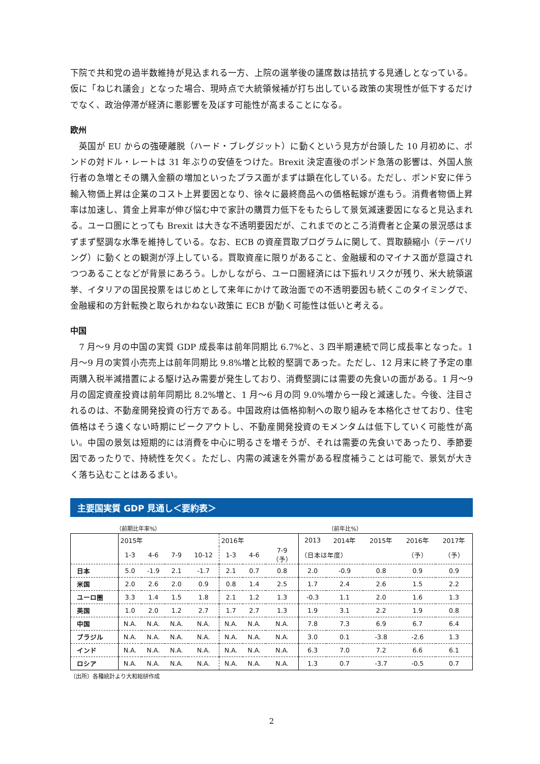下院で共和党の過半数維持が見込まれる一方、上院の選挙後の議席数は拮抗する見通しとなっている。仮に「ねじれ議会」となった場合、現時点で大統領候補が打ち出している政策の実現性が低下するだけでなく、政治停滞が経済に悪影響を及ぼす可能性が高まることになる。
欧州
　英国が EU からの強硬離脱（ハード・ブレグジット）に動くという見方が台頭した 10 月初めに、ポンドの対ドル・レートは 31 年ぶりの安値をつけた。Brexit 決定直後のポンド急落の影響は、外国人旅行者の急増とその購入金額の増加といったプラス面がまずは顕在化している。ただし、ポンド安に伴う輸入物価上昇は企業のコスト上昇要因となり、徐々に最終商品への価格転嫁が進もう。消費者物価上昇率は加速し、賃金上昇率が伸び悩む中で家計の購買力低下をもたらして景気減速要因になると見込まれる。ユーロ圏にとっても Brexit は大きな不透明要因だが、これまでのところ消費者と企業の景況感はまずまず堅調な水準を維持している。なお、ECB の資産買取プログラムに関して、買取額縮小（テーパリング）に動くとの観測が浮上している。買取資産に限りがあること、金融緩和のマイナス面が意識されつつあることなどが背景にあろう。しかしながら、ユーロ圏経済には下振れリスクが残り、米大統領選挙、イタリアの国民投票をはじめとして来年にかけて政治面での不透明要因も続くこのタイミングで、金融緩和の方針転換と取られかねない政策に ECB が動く可能性は低いと考える。
中国
　7 月～9 月の中国の実質 GDP 成長率は前年同期比 6.7%と、3 四半期連続で同じ成長率となった。1 月～9 月の実質小売売上は前年同期比 9.8%増と比較的堅調であった。ただし、12 月末に終了予定の車両購入税半減措置による駆け込み需要が発生しており、消費堅調には需要の先食いの面がある。1 月～9 月の固定資産投資は前年同期比 8.2%増と、1 月～6 月の同 9.0%増から一段と減速した。今後、注目されるのは、不動産開発投資の行方である。中国政府は価格抑制への取り組みを本格化させており、住宅価格はそう遠くない時期にピークアウトし、不動産開発投資のモメンタムは低下していく可能性が高い。中国の景気は短期的には消費を中心に明るさを増そうが、それは需要の先食いであったり、季節要因であったりで、持続性を欠く。ただし、内需の減速を外需がある程度補うことは可能で、景気が大きく落ち込むことはあるまい。
主要国実質 GDP 見通し＜要約表＞
（前期比年率%） （前年比%）
| | 2015年 | | | | 2016年 | | | 2013 | 2014年 | 2015年 | 2016年 | 2017年 |
| --- | --- | --- | --- | --- | --- | --- | --- | --- | --- | --- | --- | --- |
| | 1-3 | 4-6 | 7-9 | 10-12 | 1-3 | 4-6 | 7-9 （予） | （日本は年度） | | | （予） | （予） |
| 日本 | 5.0 | -1.9 | 2.1 | -1.7 | 2.1 | 0.7 | 0.8 | 2.0 | -0.9 | 0.8 | 0.9 | 0.9 |
| 米国 | 2.0 | 2.6 | 2.0 | 0.9 | 0.8 | 1.4 | 2.5 | 1.7 | 2.4 | 2.6 | 1.5 | 2.2 |
| ユーロ圏 | 3.3 | 1.4 | 1.5 | 1.8 | 2.1 | 1.2 | 1.3 | -0.3 | 1.1 | 2.0 | 1.6 | 1.3 |
| 英国 | 1.0 | 2.0 | 1.2 | 2.7 | 1.7 | 2.7 | 1.3 | 1.9 | 3.1 | 2.2 | 1.9 | 0.8 |
| 中国 | N.A. | N.A. | N.A. | N.A. | N.A. | N.A. | N.A. | 7.8 | 7.3 | 6.9 | 6.7 | 6.4 |
| ブラジル | N.A. | N.A. | N.A. | N.A. | N.A. | N.A. | N.A. | 3.0 | 0.1 | -3.8 | -2.6 | 1.3 |
| インド | N.A. | N.A. | N.A. | N.A. | N.A. | N.A. | N.A. | 6.3 | 7.0 | 7.2 | 6.6 | 6.1 |
| ロシア | N.A. | N.A. | N.A. | N.A. | N.A. | N.A. | N.A. | 1.3 | 0.7 | -3.7 | -0.5 | 0.7 |
（出所）各種統計より大和総研作成
2